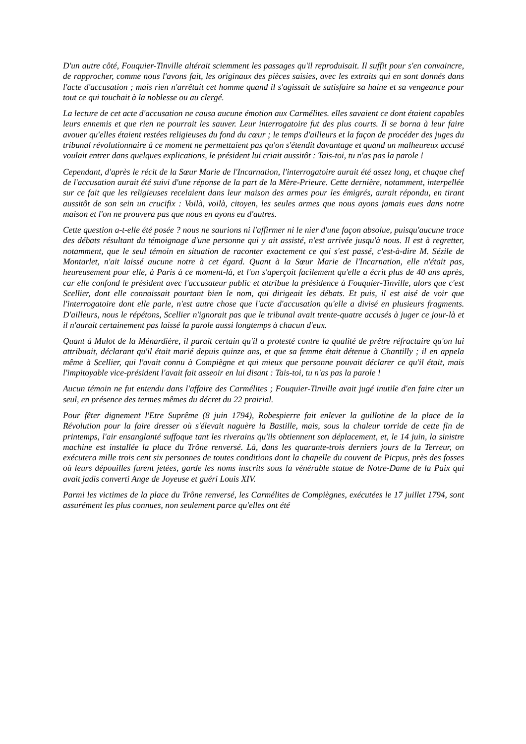D'un autre côté, Fouquier-Tinville altérait sciemment les passages qu'il reproduisait. Il suffit pour s'en convaincre, de rapprocher, comme nous l'avons fait, les originaux des pièces saisies, avec les extraits qui en sont donnés dans l'acte d'accusation ; mais rien n'arrêtait cet homme quand il s'agissait de satisfaire sa haine et sa vengeance pour tout ce qui touchait à la noblesse ou au clergé.
La lecture de cet acte d'accusation ne causa aucune émotion aux Carmélites. elles savaient ce dont étaient capables leurs ennemis et que rien ne pourrait les sauver. Leur interrogatoire fut des plus courts. Il se borna à leur faire avouer qu'elles étaient restées religieuses du fond du cœur ; le temps d'ailleurs et la façon de procéder des juges du tribunal révolutionnaire à ce moment ne permettaient pas qu'on s'étendit davantage et quand un malheureux accusé voulait entrer dans quelques explications, le président lui criait aussitôt : Tais-toi, tu n'as pas la parole !
Cependant, d'après le récit de la Sœur Marie de l'Incarnation, l'interrogatoire aurait été assez long, et chaque chef de l'accusation aurait été suivi d'une réponse de la part de la Mère-Prieure. Cette dernière, notamment, interpellée sur ce fait que les religieuses recelaient dans leur maison des armes pour les émigrés, aurait répondu, en tirant aussitôt de son sein un crucifix : Voilà, voilà, citoyen, les seules armes que nous ayons jamais eues dans notre maison et l'on ne prouvera pas que nous en ayons eu d'autres.
Cette question a-t-elle été posée ? nous ne saurions ni l'affirmer ni le nier d'une façon absolue, puisqu'aucune trace des débats résultant du témoignage d'une personne qui y ait assisté, n'est arrivée jusqu'à nous. Il est à regretter, notamment, que le seul témoin en situation de raconter exactement ce qui s'est passé, c'est-à-dire M. Sézile de Montarlet, n'ait laissé aucune notre à cet égard. Quant à la Sœur Marie de l'Incarnation, elle n'était pas, heureusement pour elle, à Paris à ce moment-là, et l'on s'aperçoit facilement qu'elle a écrit plus de 40 ans après, car elle confond le président avec l'accusateur public et attribue la présidence à Fouquier-Tinville, alors que c'est Scellier, dont elle connaissait pourtant bien le nom, qui dirigeait les débats. Et puis, il est aisé de voir que l'interrogatoire dont elle parle, n'est autre chose que l'acte d'accusation qu'elle a divisé en plusieurs fragments. D'ailleurs, nous le répétons, Scellier n'ignorait pas que le tribunal avait trente-quatre accusés à juger ce jour-là et il n'aurait certainement pas laissé la parole aussi longtemps à chacun d'eux.
Quant à Mulot de la Ménardière, il parait certain qu'il a protesté contre la qualité de prêtre réfractaire qu'on lui attribuait, déclarant qu'il était marié depuis quinze ans, et que sa femme était détenue à Chantilly ; il en appela même à Scellier, qui l'avait connu à Compiègne et qui mieux que personne pouvait déclarer ce qu'il était, mais l'impitoyable vice-président l'avait fait asseoir en lui disant : Tais-toi, tu n'as pas la parole !
Aucun témoin ne fut entendu dans l'affaire des Carmélites ; Fouquier-Tinville avait jugé inutile d'en faire citer un seul, en présence des termes mêmes du décret du 22 prairial.
Pour fêter dignement l'Etre Suprême (8 juin 1794), Robespierre fait enlever la guillotine de la place de la Révolution pour la faire dresser où s'élevait naguère la Bastille, mais, sous la chaleur torride de cette fin de printemps, l'air ensanglanté suffoque tant les riverains qu'ils obtiennent son déplacement, et, le 14 juin, la sinistre machine est installée la place du Trône renversé. Là, dans les quarante-trois derniers jours de la Terreur, on exécutera mille trois cent six personnes de toutes conditions dont la chapelle du couvent de Picpus, près des fosses où leurs dépouilles furent jetées, garde les noms inscrits sous la vénérable statue de Notre-Dame de la Paix qui avait jadis converti Ange de Joyeuse et guéri Louis XIV.
Parmi les victimes de la place du Trône renversé, les Carmélites de Compiègnes, exécutées le 17 juillet 1794, sont assurément les plus connues, non seulement parce qu'elles ont été